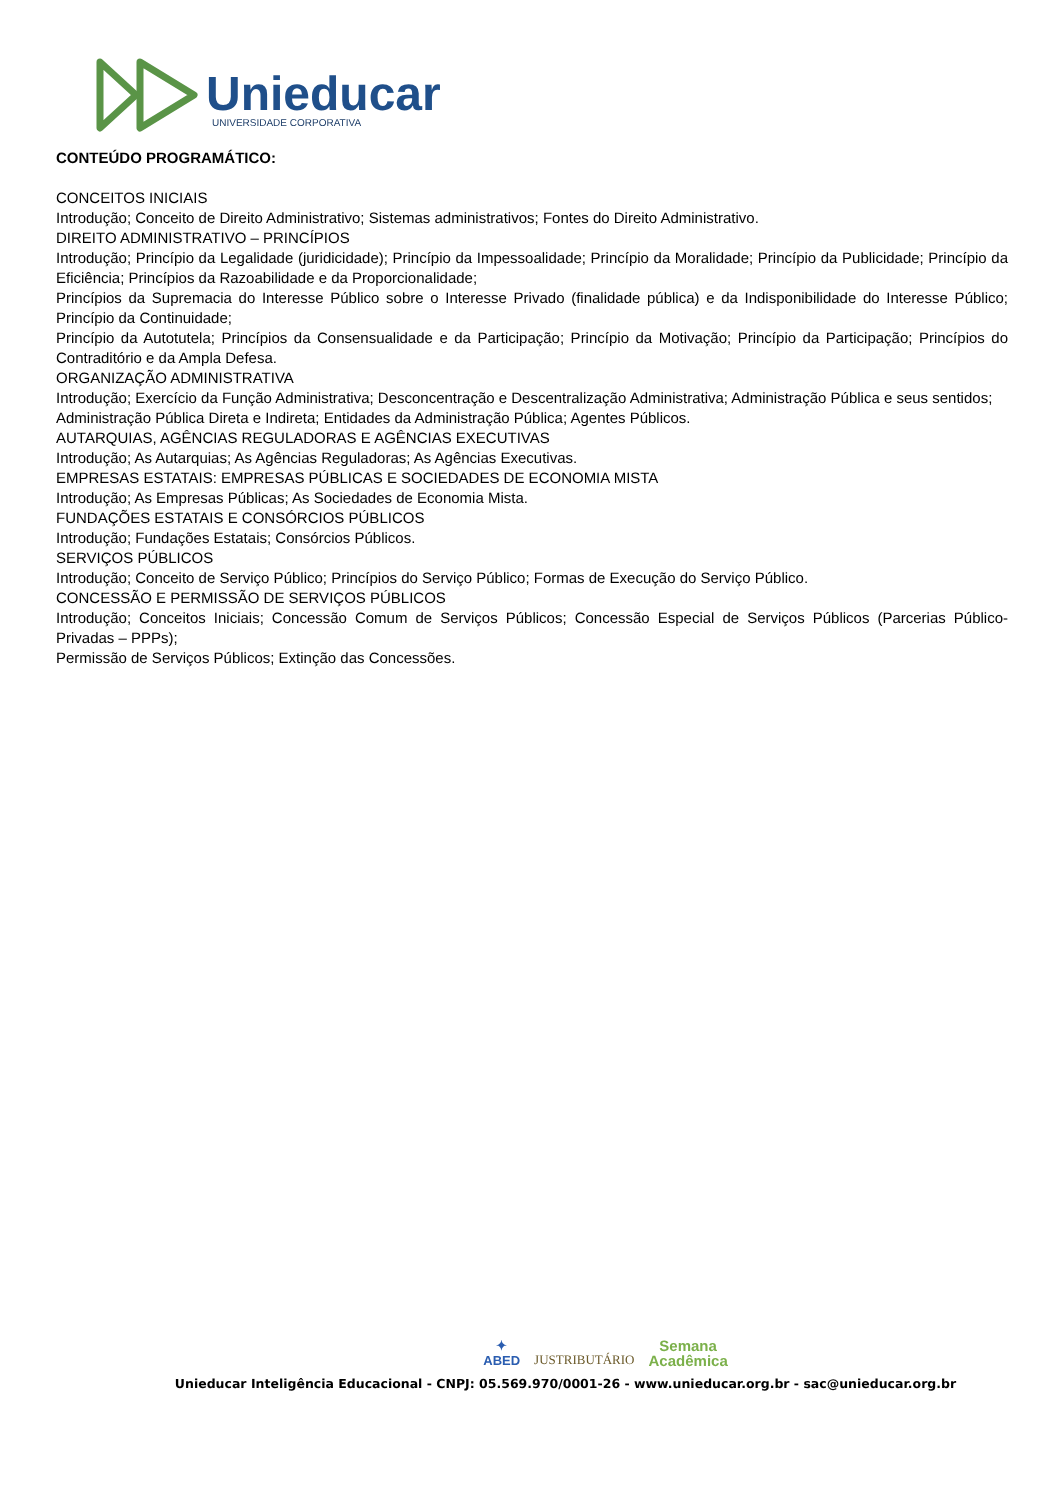Unieducar
UNIVERSIDADE CORPORATIVA
CONTEÚDO PROGRAMÁTICO:
CONCEITOS INICIAIS
Introdução; Conceito de Direito Administrativo; Sistemas administrativos; Fontes do Direito Administrativo.
DIREITO ADMINISTRATIVO – PRINCÍPIOS
Introdução; Princípio da Legalidade (juridicidade); Princípio da Impessoalidade; Princípio da Moralidade; Princípio da Publicidade; Princípio da Eficiência; Princípios da Razoabilidade e da Proporcionalidade;
Princípios da Supremacia do Interesse Público sobre o Interesse Privado (finalidade pública) e da Indisponibilidade do Interesse Público; Princípio da Continuidade;
Princípio da Autotutela; Princípios da Consensualidade e da Participação; Princípio da Motivação; Princípio da Participação; Princípios do Contraditório e da Ampla Defesa.
ORGANIZAÇÃO ADMINISTRATIVA
Introdução; Exercício da Função Administrativa; Desconcentração e Descentralização Administrativa; Administração Pública e seus sentidos;
Administração Pública Direta e Indireta; Entidades da Administração Pública; Agentes Públicos.
AUTARQUIAS, AGÊNCIAS REGULADORAS E AGÊNCIAS EXECUTIVAS
Introdução; As Autarquias; As Agências Reguladoras; As Agências Executivas.
EMPRESAS ESTATAIS: EMPRESAS PÚBLICAS E SOCIEDADES DE ECONOMIA MISTA
Introdução; As Empresas Públicas; As Sociedades de Economia Mista.
FUNDAÇÕES ESTATAIS E CONSÓRCIOS PÚBLICOS
Introdução; Fundações Estatais; Consórcios Públicos.
SERVIÇOS PÚBLICOS
Introdução; Conceito de Serviço Público; Princípios do Serviço Público; Formas de Execução do Serviço Público.
CONCESSÃO E PERMISSÃO DE SERVIÇOS PÚBLICOS
Introdução; Conceitos Iniciais; Concessão Comum de Serviços Públicos; Concessão Especial de Serviços Públicos (Parcerias Público-Privadas – PPPs);
Permissão de Serviços Públicos; Extinção das Concessões.
✦
ABED JUSTRIBUTÁRIO Semana
Acadêmica
Unieducar Inteligência Educacional - CNPJ: 05.569.970/0001-26 - www.unieducar.org.br - sac@unieducar.org.br